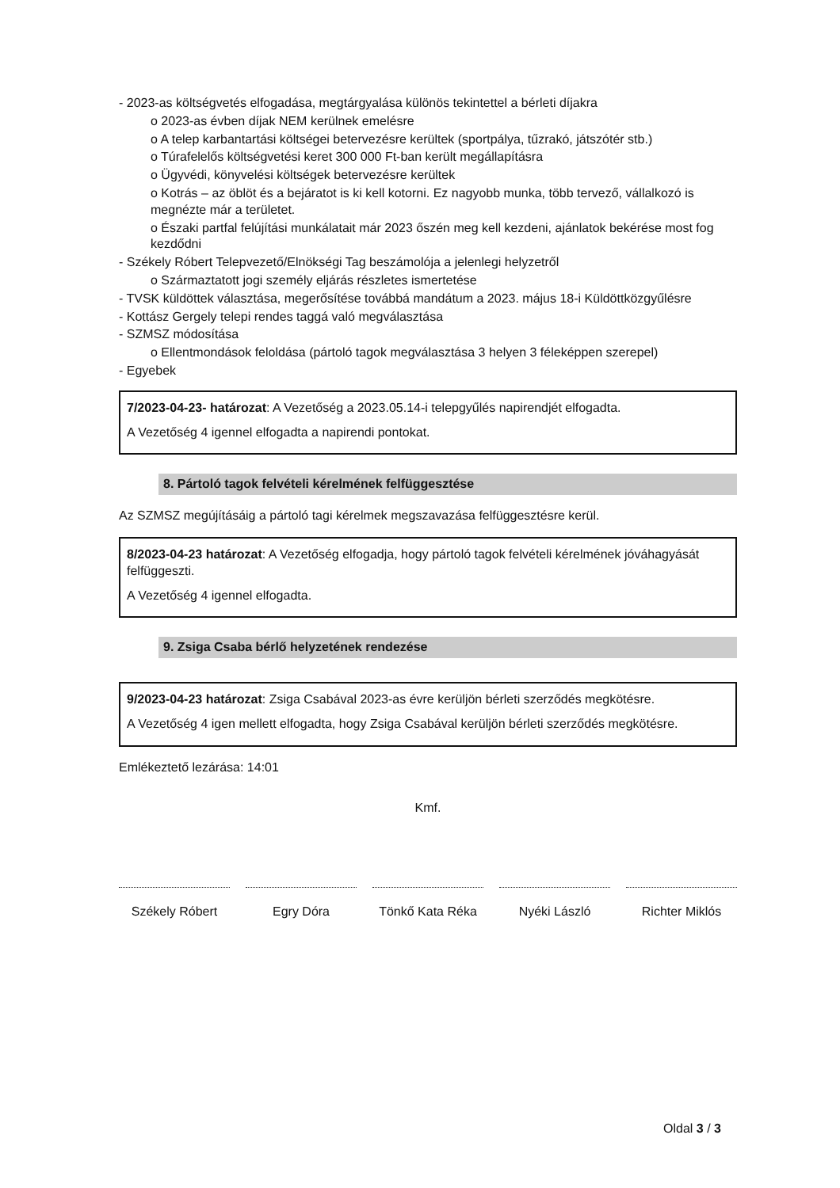- 2023-as költségvetés elfogadása, megtárgyalása különös tekintettel a bérleti díjakra
o 2023-as évben díjak NEM kerülnek emelésre
o A telep karbantartási költségei betervezésre kerültek (sportpálya, tűzrakó, játszótér stb.)
o Túrafelelős költségvetési keret 300 000 Ft-ban került megállapításra
o Ügyvédi, könyvelési költségek betervezésre kerültek
o Kotrás – az öblöt és a bejáratot is ki kell kotorni. Ez nagyobb munka, több tervező, vállalkozó is megnézte már a területet.
o Északi partfal felújítási munkálatait már 2023 őszén meg kell kezdeni, ajánlatok bekérése most fog kezdődni
- Székely Róbert Telepvezető/Elnökségi Tag beszámolója a jelenlegi helyzetről
o Származtatott jogi személy eljárás részletes ismertetése
- TVSK küldöttek választása, megerősítése továbbá mandátum a 2023. május 18-i Küldöttközgyűlésre
- Kottász Gergely telepi rendes taggá való megválasztása
- SZMSZ módosítása
o Ellentmondások feloldása (pártoló tagok megválasztása 3 helyen 3 féleképpen szerepel)
- Egyebek
7/2023-04-23- határozat: A Vezetőség a 2023.05.14-i telepgyűlés napirendjét elfogadta.
A Vezetőség 4 igennel elfogadta a napirendi pontokat.
8. Pártoló tagok felvételi kérelmének felfüggesztése
Az SZMSZ megújításáig a pártoló tagi kérelmek megszavazása felfüggesztésre kerül.
8/2023-04-23 határozat: A Vezetőség elfogadja, hogy pártoló tagok felvételi kérelmének jóváhagyását felfüggeszti.
A Vezetőség 4 igennel elfogadta.
9. Zsiga Csaba bérlő helyzetének rendezése
9/2023-04-23 határozat: Zsiga Csabával 2023-as évre kerüljön bérleti szerződés megkötésre.
A Vezetőség 4 igen mellett elfogadta, hogy Zsiga Csabával kerüljön bérleti szerződés megkötésre.
Emlékeztető lezárása: 14:01
Kmf.
Székely Róbert Egry Dóra Tönkő Kata Réka
Nyéki László Richter Miklós
Oldal 3 / 3